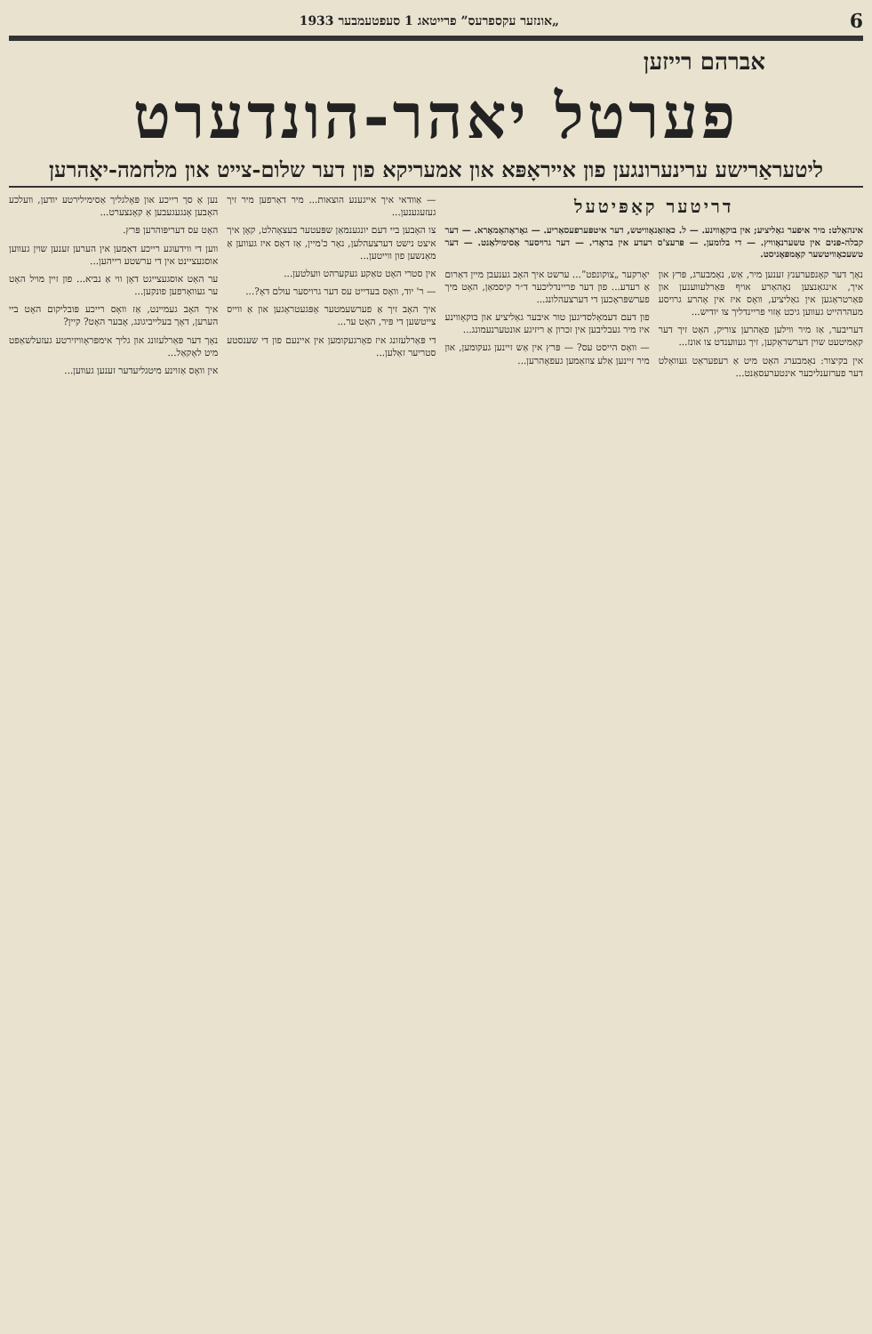6 „אונזער עקספרעס” פרייטאג 1 סעפטעמבער 1933
אברהם רייזען
פערטל יאהר-הונדערט
ליטעראַרישע ערינערונגען פון אייראָפּא און אמעריקא פון דער שלום-צייט און מלחמה-יאָהרען
דריטער קאַפּיטעל
אינהאַלט: מיר איפער גאַליציע; אין בוקאָווינע. — ל. כאַזאַנאָוויטש, דער איטפּערפעסאַריע. — גאָראַהאָמאָרא. — דער קבלה-פּנים אין טשערנאָוויץ. — די בלומען. — פּרעצ'ס רעדע אין בראָדי. — דער גרויסער אַסימילאַנט. — דער טשעכאָוויטשער קאָמפּאָניסט.
נאָך דער קאָנפערענץ זענען מיר, אַש, נאָמבערג, פּרץ און איך, אינגאַנצען נאָהאַרע אויף פּאַרלעווענען און פּאַרטראַגען אין גאַליציע, וואָס איז אין אָהרע גרויסע מעהרהייט געווען גיכט אָזוי פריינדליך צו יודיש...
דעריבער, אַז מיר ווילען פאָהרען צוריק, האָט זיך דער קאַמיטעט שוין דערשראָקען, זיך געווענדט צו אונז...
אין בקיצור: נאָמבערג האָט מיט אַ רעפעראַט געוואָלט דער פערזענליכער אינטערעסאַנט...
יאָרקער „צוקונפט”... ערשט איך האָב גענעבן מיין דאַרום אַ רעדע... פון דער פריינדליכער ד״ר קיסמאַן, האָט מיך פערשפּראָכען די דערצעהלונג...
פון דעם דעמאָלסדיגען טור איבער גאַליציע און בוקאָווינע איז מיר געבליבען אין זכרון אַ ריזיגע אונטערנעמונג...
— וואָס הייסט עס? — פּרץ אין אַש זיינען געקומען, און מיר זיינען אַלע צוזאַמען געפאָהרען...
— אַוודאי איך אייגענע הוצאות... מיר דאַרפען מיר זיך געזעגענען...
צו האָבען ביי דעם יונגענמאַן שפּעטער בעצאָהלט, קאָן איך איצט נישט דערצעהלען, נאָר כ'מיין, אַז דאָס איז געווען אַ מאַנשען פון ווייטען...
אין סטרי האָט טאַקע געקערהט וועלטען...
— ר' יוד, וואָס בעדייט עס דער גרויסער עולם דאָ?...
איך האָב זיך אַ פערשעמטער אָפּגעטראָגען און אַ ווייס צייטשען די פּיר, האָט ער...
די פּאַרלעזונג איז פאָרגעקומען אין איינעם פון די שענסטע סטריער זאַלען...
נען אַ סך רייכע און פּאָלגליך אַסימילירטע יודען, וועלכע האָבען אָנגעגעבען אַ קאָנצערט...
האָט עס דעריפּוהרען פּרץ.
ווען די ווידעוגע רייכע דאַמען אין הערען זענען שוין געווען אוסגעציינט אין די ערשטע רייהען...
ער האָט אוסגעצייגט דאָן ווי אַ נביא... פון זיין מויל האָט ער געוואָרפען פונקען...
איך האָב געמיינט, אַז וואָס רייכע פּובליקום האָט ביי הערען, דאָך בעלייביגונג, אָבער האָט? קיין?
נאָך דער פּאַרלעזונג און גליך אימפּראָוויזירטע געזעלשאַפט מיט לאָקאַל...
אין וואָס אַזוינע מיטגליעדער זענען געווען...